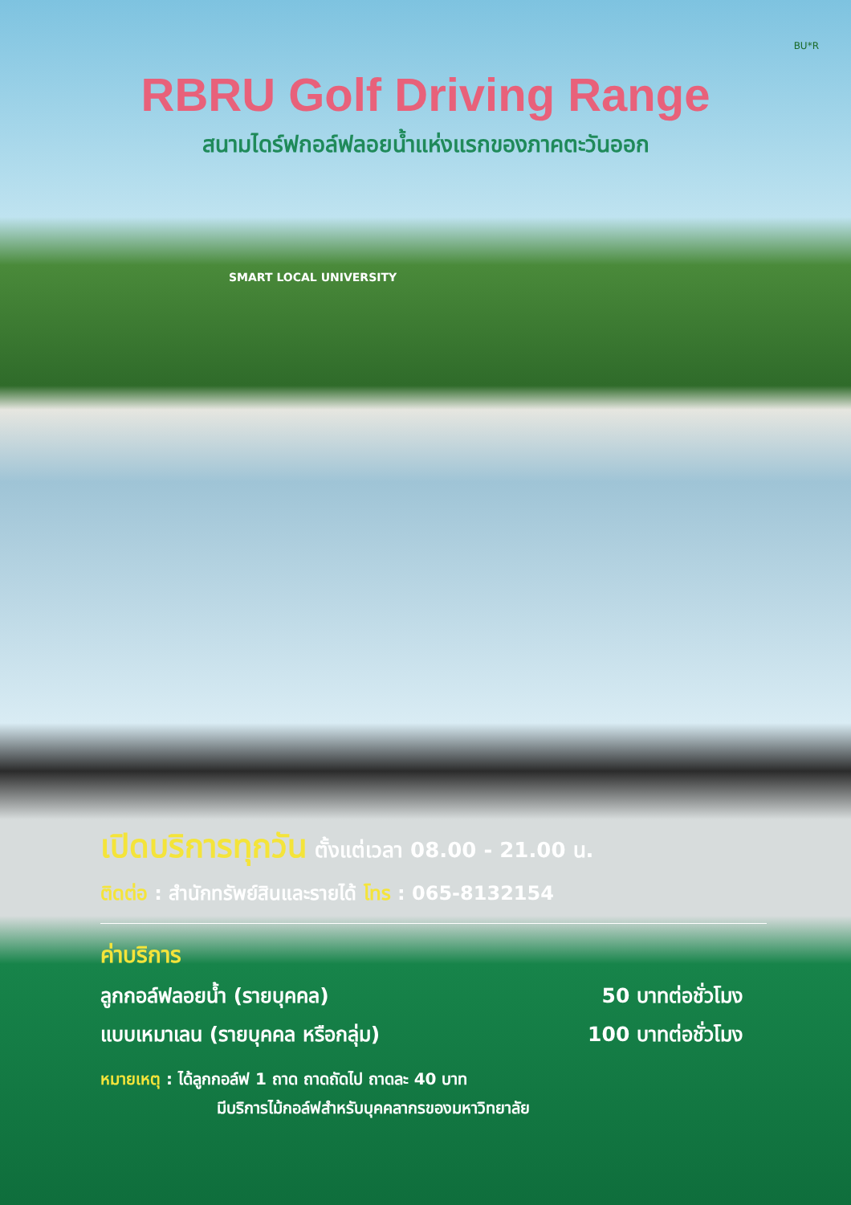BU*R
RBRU Golf Driving Range
สนามไดร์ฟกอล์ฟลอยน้ำแห่งแรกของภาคตะวันออก
SMART LOCAL UNIVERSITY
เปิดบริการทุกวัน ตั้งแต่เวลา 08.00 - 21.00 น.
ติดต่อ : สำนักทรัพย์สินและรายได้ โทร : 065-8132154
ค่าบริการ
ลูกกอล์ฟลอยน้ำ (รายบุคคล) 50 บาทต่อชั่วโมง
แบบเหมาเลน (รายบุคคล หรือกลุ่ม) 100 บาทต่อชั่วโมง
หมายเหตุ : ได้ลูกกอล์ฟ 1 ถาด ถาดถัดไป ถาดละ 40 บาท
มีบริการไม้กอล์ฟสำหรับบุคคลากรของมหาวิทยาลัย